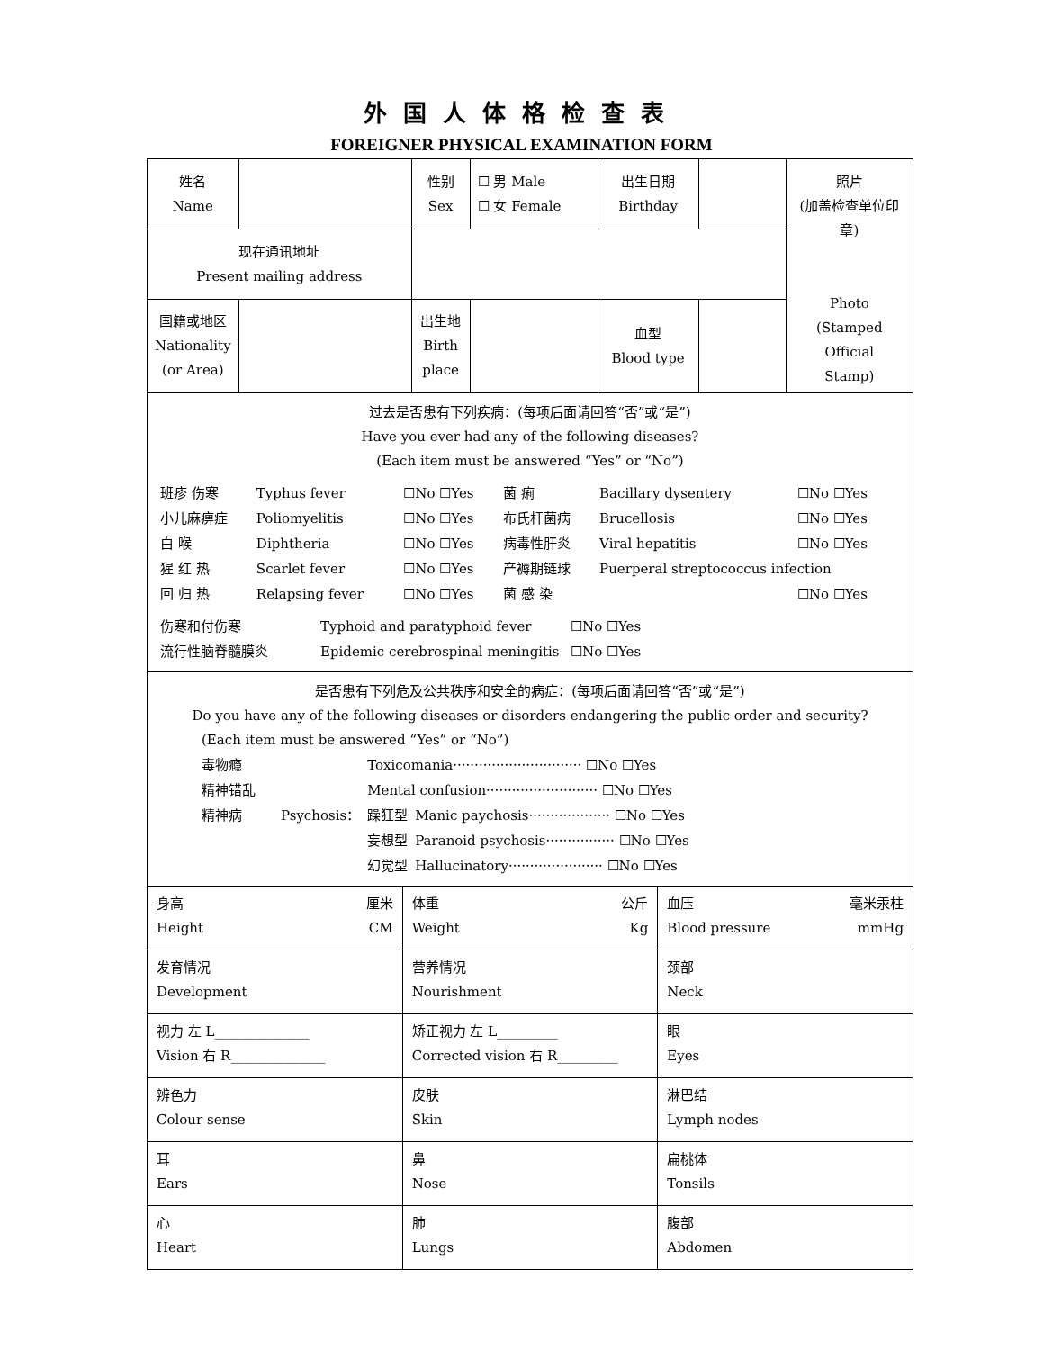外国人体格检查表
FOREIGNER PHYSICAL EXAMINATION FORM
| 姓名 Name | | 性别 Sex | ☐ 男 Male ☐ 女 Female | 出生日期 Birthday | | 照片 (加盖检查单位印章) Photo (Stamped Official Stamp) |
| 现在通讯地址 Present mailing address | | | | | | |
| 国籍或地区 Nationality (or Area) | | 出生地 Birth place | | 血型 Blood type | | |
| 过去是否患有下列疾病：(每项后面请回答“否”或“是”) Have you ever had any of the following diseases? (Each item must be answered “Yes” or “No”) / 班疹 伤寒 / Typhus fever / ☐No ☐Yes / 菌 痢 / Bacillary dysentery / ☐No ☐Yes / / 小儿麻痹症 / Poliomyelitis / ☐No ☐Yes / 布氏杆菌病 / Brucellosis / ☐No ☐Yes / / 白 喉 / Diphtheria / ☐No ☐Yes / 病毒性肝炎 / Viral hepatitis / ☐No ☐Yes / / 猩 红 热 / Scarlet fever / ☐No ☐Yes / 产褥期链球 / Puerperal streptococcus infection / / / 回 归 热 / Relapsing fever / ☐No ☐Yes / 菌 感 染 / / ☐No ☐Yes / / 伤寒和付伤寒 / Typhoid and paratyphoid fever / ☐No ☐Yes / / 流行性脑脊髓膜炎 / Epidemic cerebrospinal meningitis / ☐No ☐Yes / | | | | | | |
| 是否患有下列危及公共秩序和安全的病症：(每项后面请回答“否”或“是”) Do you have any of the following diseases or disorders endangering the public order and security? (Each item must be answered “Yes” or “No”) / 毒物瘾 / / Toxicomania······························ ☐No ☐Yes / / / 精神错乱 / / Mental confusion·························· ☐No ☐Yes / / / 精神病 / Psychosis： / 躁狂型 / Manic paychosis··················· ☐No ☐Yes / / / / 妄想型 / Paranoid psychosis················ ☐No ☐Yes / / / / 幻觉型 / Hallucinatory······················ ☐No ☐Yes / | | | | | | |
| 身高 厘米 Height CM | 体重 公斤 Weight Kg | 血压 毫米汞柱 Blood pressure mmHg |
| 发育情况 Development | 营养情况 Nourishment | 颈部 Neck |
| 视力 左 L______________ Vision 右 R______________ | 矫正视力 左 L_________ Corrected vision 右 R_________ | 眼 Eyes |
| 辨色力 Colour sense | 皮肤 Skin | 淋巴结 Lymph nodes |
| 耳 Ears | 鼻 Nose | 扁桃体 Tonsils |
| 心 Heart | 肺 Lungs | 腹部 Abdomen |